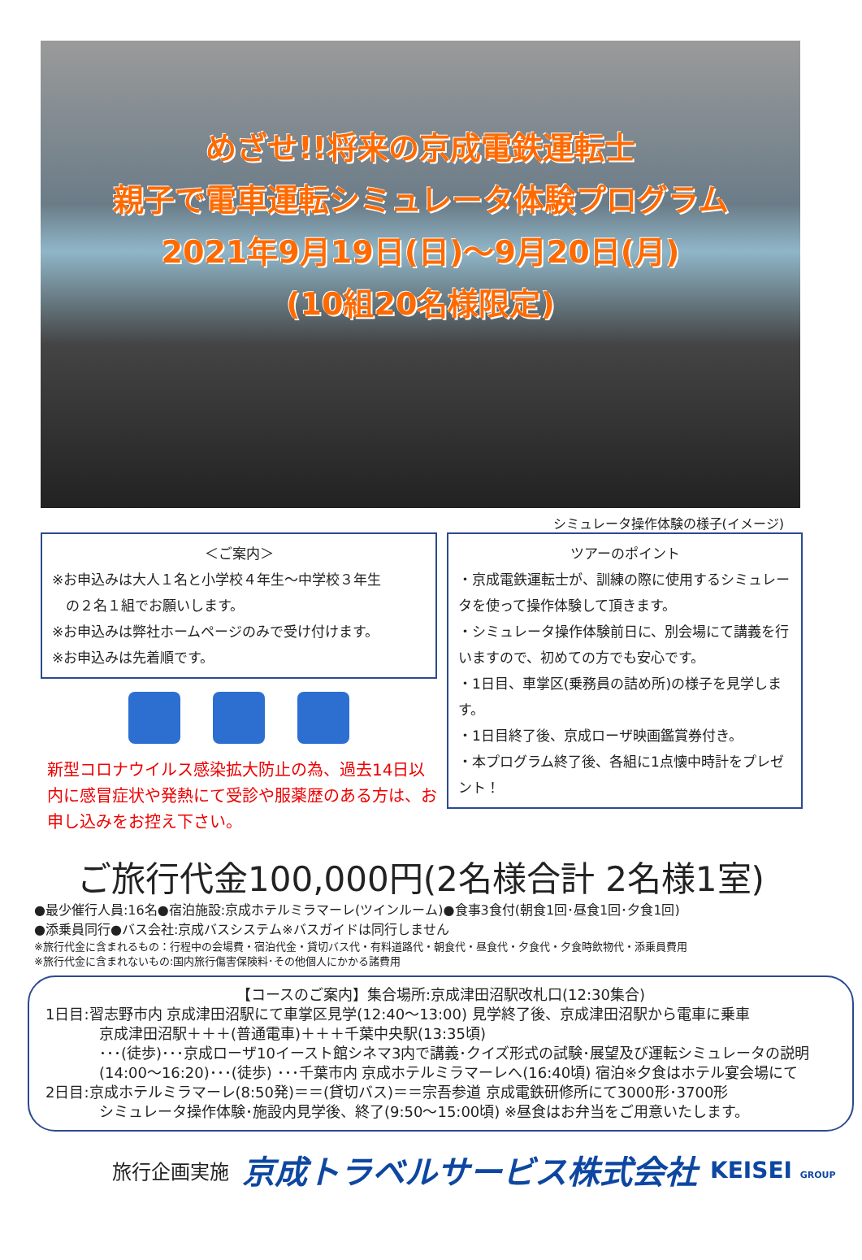めざせ!!将来の京成電鉄運転士
親子で電車運転シミュレータ体験プログラム
2021年9月19日(日)～9月20日(月)
(10組20名様限定)
シミュレータ操作体験の様子(イメージ)
＜ご案内＞
※お申込みは大人１名と小学校４年生～中学校３年生
　の２名１組でお願いします。
※お申込みは弊社ホームページのみで受け付けます。
※お申込みは先着順です。
新型コロナウイルス感染拡大防止の為、過去14日以内に感冒症状や発熱にて受診や服薬歴のある方は、お申し込みをお控え下さい。
ツアーのポイント
・京成電鉄運転士が、訓練の際に使用するシミュレータを使って操作体験して頂きます。
・シミュレータ操作体験前日に、別会場にて講義を行いますので、初めての方でも安心です。
・1日目、車掌区(乗務員の詰め所)の様子を見学します。
・1日目終了後、京成ローザ映画鑑賞券付き。
・本プログラム終了後、各組に1点懐中時計をプレゼント！
ご旅行代金100,000円(2名様合計 2名様1室)
●最少催行人員:16名●宿泊施設:京成ホテルミラマーレ(ツインルーム)●食事3食付(朝食1回･昼食1回･夕食1回)
●添乗員同行●バス会社:京成バスシステム※バスガイドは同行しません
※旅行代金に含まれるもの：行程中の会場費・宿泊代金・貸切バス代・有料道路代・朝食代・昼食代・夕食代・夕食時飲物代・添乗員費用
※旅行代金に含まれないもの:国内旅行傷害保険料･その他個人にかかる諸費用
【コースのご案内】集合場所:京成津田沼駅改札口(12:30集合)
1日目:習志野市内 京成津田沼駅にて車掌区見学(12:40～13:00) 見学終了後、京成津田沼駅から電車に乗車
京成津田沼駅＋＋＋(普通電車)＋＋＋千葉中央駅(13:35頃)
･･･(徒歩)･･･京成ローザ10イースト館シネマ3内で講義･クイズ形式の試験･展望及び運転シミュレータの説明
(14:00～16:20)･･･(徒歩) ･･･千葉市内 京成ホテルミラマーレへ(16:40頃) 宿泊※夕食はホテル宴会場にて
2日目:京成ホテルミラマーレ(8:50発)＝＝(貸切バス)＝＝宗吾参道 京成電鉄研修所にて3000形･3700形
シミュレータ操作体験･施設内見学後、終了(9:50～15:00頃) ※昼食はお弁当をご用意いたします。
旅行企画実施 京成トラベルサービス株式会社 KEISEI GROUP